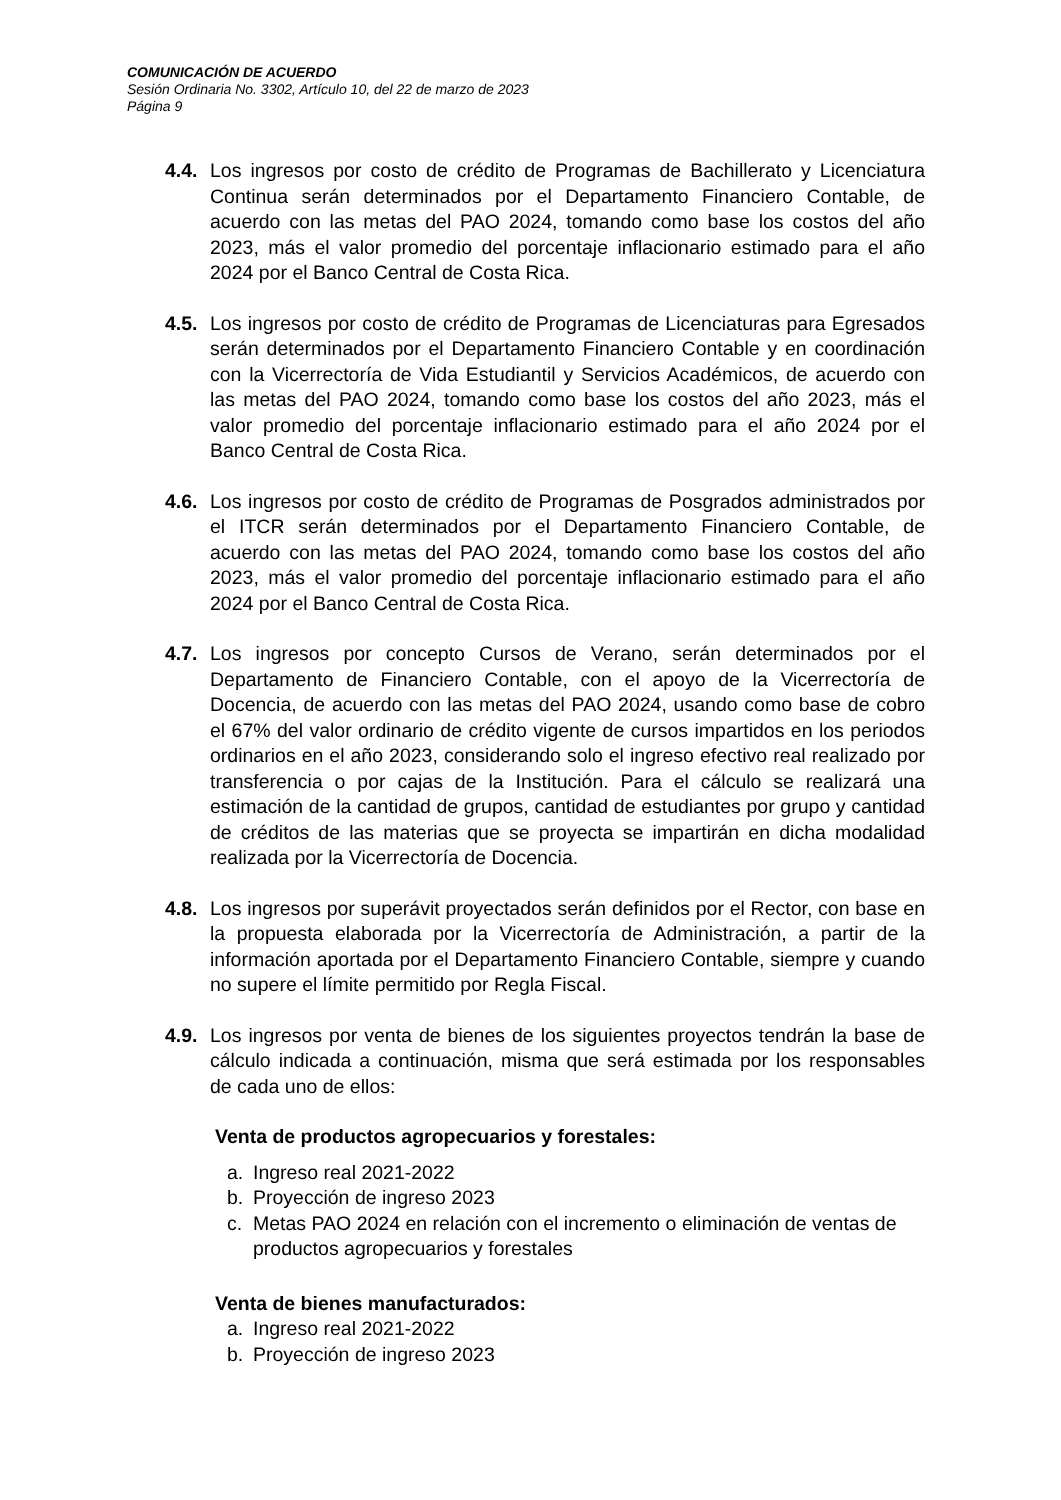COMUNICACIÓN DE ACUERDO
Sesión Ordinaria No. 3302, Artículo 10, del 22 de marzo de 2023
Página 9
4.4.
Los ingresos por costo de crédito de Programas de Bachillerato y Licenciatura Continua serán determinados por el Departamento Financiero Contable, de acuerdo con las metas del PAO 2024, tomando como base los costos del año 2023, más el valor promedio del porcentaje inflacionario estimado para el año 2024 por el Banco Central de Costa Rica.
4.5.
Los ingresos por costo de crédito de Programas de Licenciaturas para Egresados serán determinados por el Departamento Financiero Contable y en coordinación con la Vicerrectoría de Vida Estudiantil y Servicios Académicos, de acuerdo con las metas del PAO 2024, tomando como base los costos del año 2023, más el valor promedio del porcentaje inflacionario estimado para el año 2024 por el Banco Central de Costa Rica.
4.6.
Los ingresos por costo de crédito de Programas de Posgrados administrados por el ITCR serán determinados por el Departamento Financiero Contable, de acuerdo con las metas del PAO 2024, tomando como base los costos del año 2023, más el valor promedio del porcentaje inflacionario estimado para el año 2024 por el Banco Central de Costa Rica.
4.7.
Los ingresos por concepto Cursos de Verano, serán determinados por el Departamento de Financiero Contable, con el apoyo de la Vicerrectoría de Docencia, de acuerdo con las metas del PAO 2024, usando como base de cobro el 67% del valor ordinario de crédito vigente de cursos impartidos en los periodos ordinarios en el año 2023, considerando solo el ingreso efectivo real realizado por transferencia o por cajas de la Institución. Para el cálculo se realizará una estimación de la cantidad de grupos, cantidad de estudiantes por grupo y cantidad de créditos de las materias que se proyecta se impartirán en dicha modalidad realizada por la Vicerrectoría de Docencia.
4.8.
Los ingresos por superávit proyectados serán definidos por el Rector, con base en la propuesta elaborada por la Vicerrectoría de Administración, a partir de la información aportada por el Departamento Financiero Contable, siempre y cuando no supere el límite permitido por Regla Fiscal.
4.9.
Los ingresos por venta de bienes de los siguientes proyectos tendrán la base de cálculo indicada a continuación, misma que será estimada por los responsables de cada uno de ellos:
Venta de productos agropecuarios y forestales:
a. Ingreso real 2021-2022
b. Proyección de ingreso 2023
c. Metas PAO 2024 en relación con el incremento o eliminación de ventas de productos agropecuarios y forestales
Venta de bienes manufacturados:
a. Ingreso real 2021-2022
b. Proyección de ingreso 2023